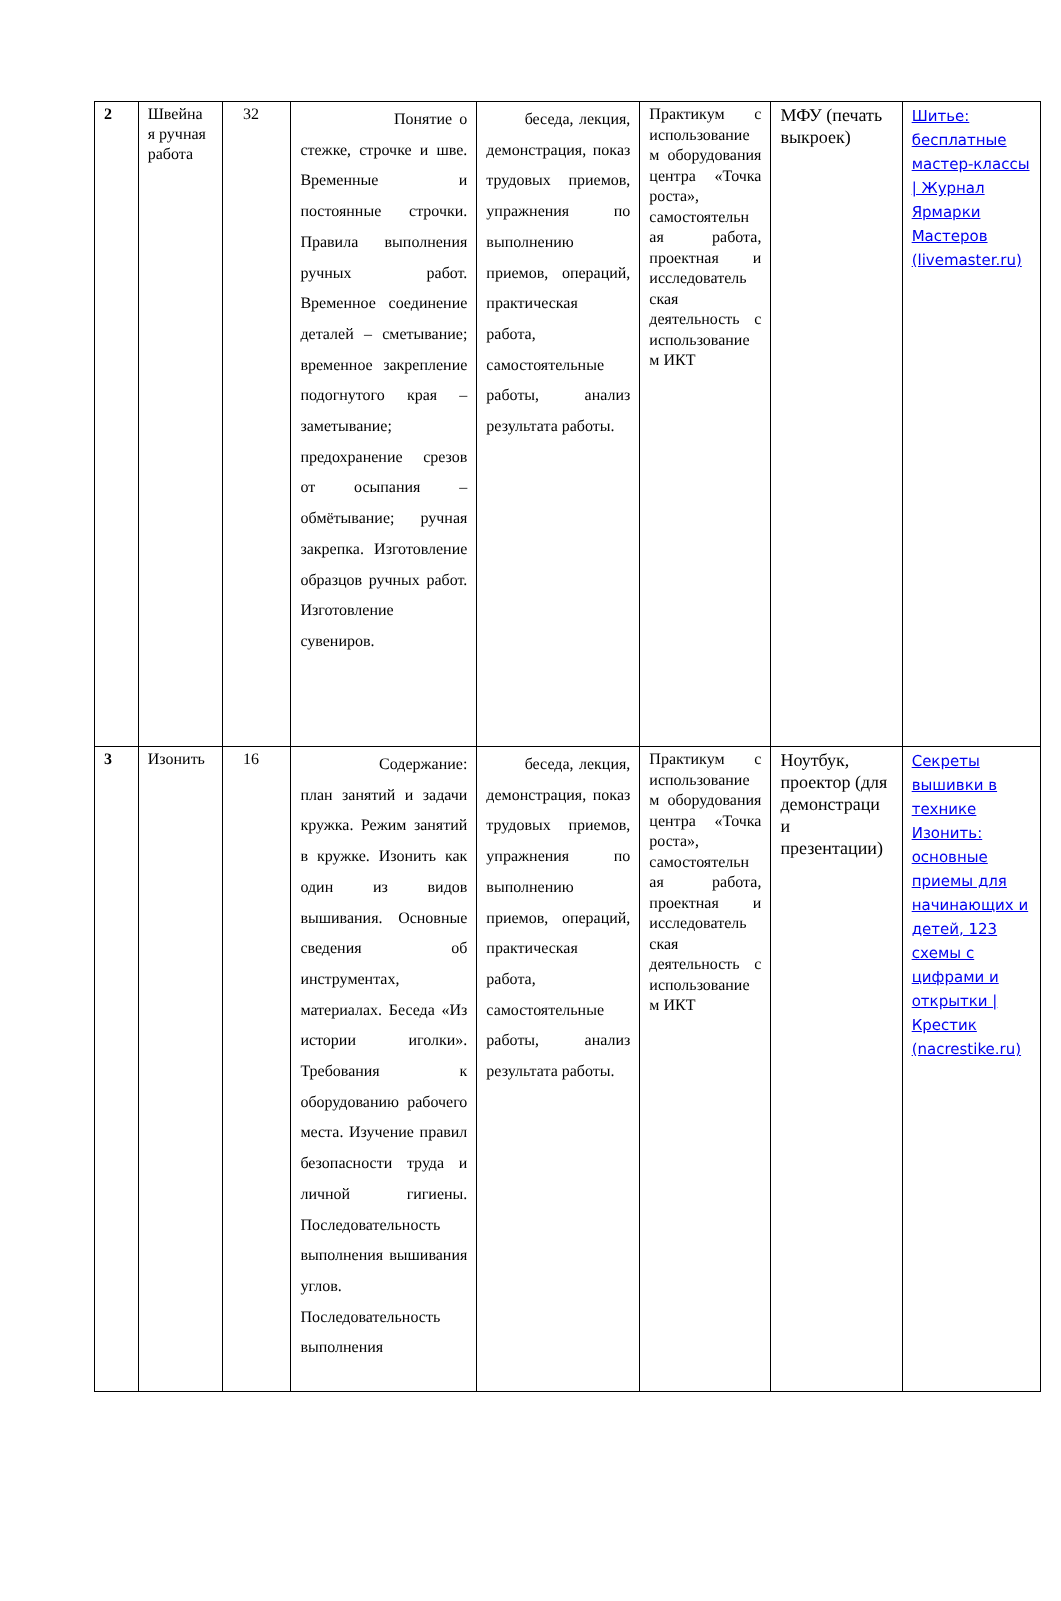| 2 | Швейна я ручная работа | 32 | Понятие о стежке, строчке и шве. Временные и постоянные строчки. Правила выполнения ручных работ. Временное соединение деталей – сметывание; временное закрепление подогнутого края – заметывание; предохранение срезов от осыпания – обмётывание; ручная закрепка. Изготовление образцов ручных работ. Изготовление сувениров. | беседа, лекция, демонстрация, показ трудовых приемов, упражнения по выполнению приемов, операций, практическая работа, самостоятельные работы, анализ результата работы. | Практикум с использование м оборудования центра «Точка роста», самостоятельн ая работа, проектная и исследователь ская деятельность с использование м ИКТ | МФУ (печать выкроек) | Шитье: бесплатные мастер-классы / Журнал Ярмарки Мастеров (livemaster.ru) |
| 3 | Изонить | 16 | Содержание: план занятий и задачи кружка. Режим занятий в кружке. Изонить как один из видов вышивания. Основные сведения об инструментах, материалах. Беседа «Из истории иголки». Требования к оборудованию рабочего места. Изучение правил безопасности труда и личной гигиены. Последовательность выполнения вышивания углов. Последовательность выполнения | беседа, лекция, демонстрация, показ трудовых приемов, упражнения по выполнению приемов, операций, практическая работа, самостоятельные работы, анализ результата работы. | Практикум с использование м оборудования центра «Точка роста», самостоятельн ая работа, проектная и исследователь ская деятельность с использование м ИКТ | Ноутбук, проектор (для демонстраци и презентации) | Секреты вышивки в технике Изонить: основные приемы для начинающих и детей, 123 схемы с цифрами и открытки / Крестик (nacrestike.ru) |